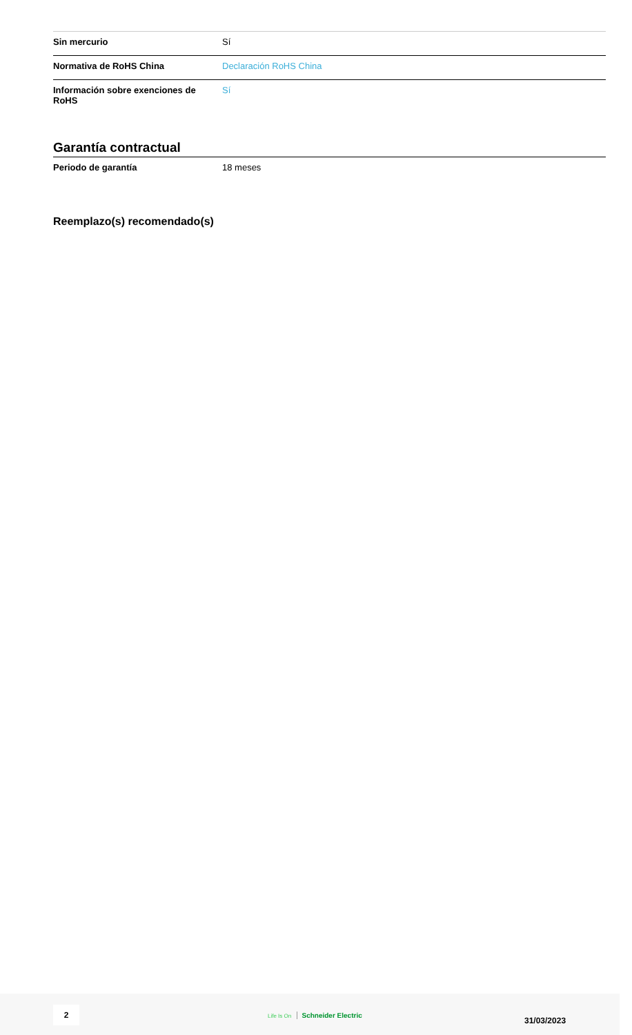| Sin mercurio | Sí |
| Normativa de RoHS China | Declaración RoHS China |
| Información sobre exenciones de RoHS | Sí |
Garantía contractual
| Periodo de garantía | 18 meses |
Reemplazo(s) recomendado(s)
2
Life Is On Schneider Electric
31/03/2023